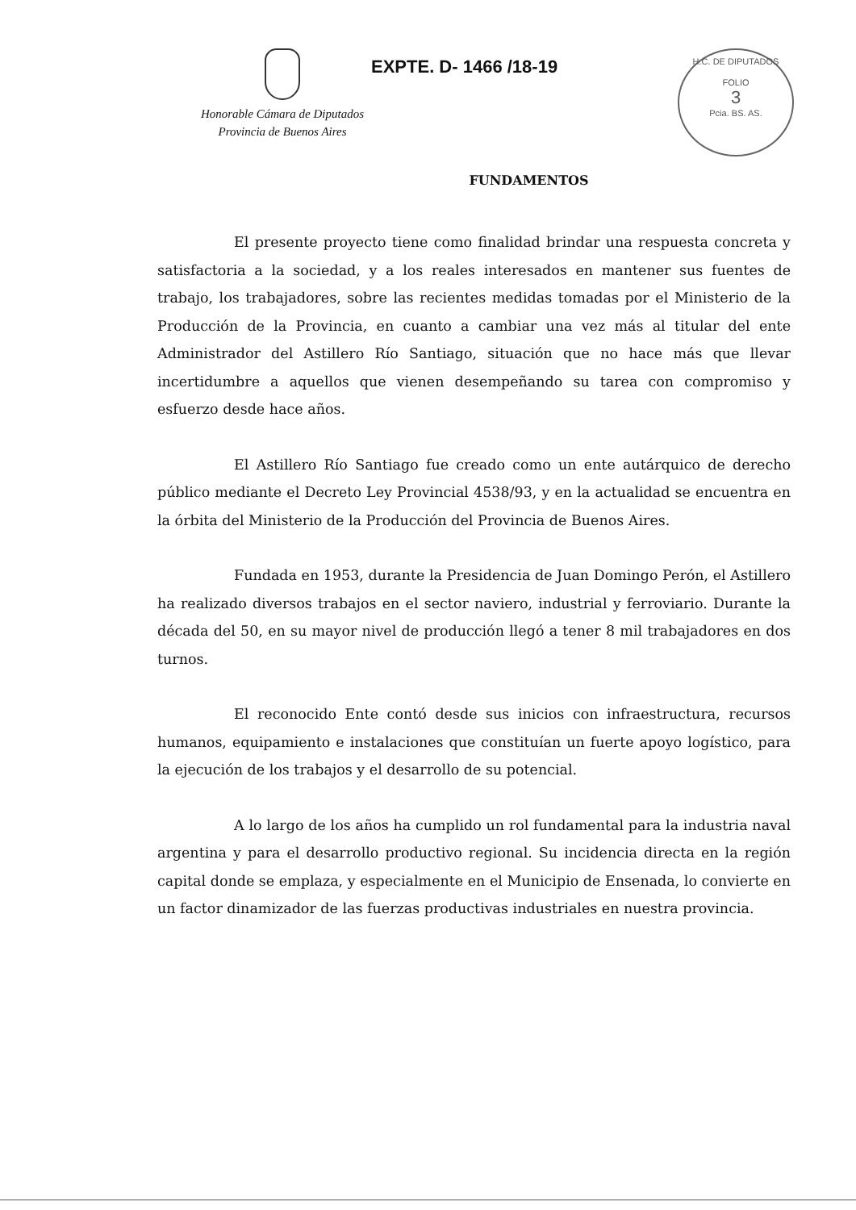Honorable Cámara de Diputados
Provincia de Buenos Aires
EXPTE. D- 1466 /18-19
H.C. DE DIPUTADOS
FOLIO
3
Pcia. BS. AS.
FUNDAMENTOS
El presente proyecto tiene como finalidad brindar una respuesta concreta y satisfactoria a la sociedad, y a los reales interesados en mantener sus fuentes de trabajo, los trabajadores, sobre las recientes medidas tomadas por el Ministerio de la Producción de la Provincia, en cuanto a cambiar una vez más al titular del ente Administrador del Astillero Río Santiago, situación que no hace más que llevar incertidumbre a aquellos que vienen desempeñando su tarea con compromiso y esfuerzo desde hace años.
El Astillero Río Santiago fue creado como un ente autárquico de derecho público mediante el Decreto Ley Provincial 4538/93, y en la actualidad se encuentra en la órbita del Ministerio de la Producción del Provincia de Buenos Aires.
Fundada en 1953, durante la Presidencia de Juan Domingo Perón, el Astillero ha realizado diversos trabajos en el sector naviero, industrial y ferroviario. Durante la década del 50, en su mayor nivel de producción llegó a tener 8 mil trabajadores en dos turnos.
El reconocido Ente contó desde sus inicios con infraestructura, recursos humanos, equipamiento e instalaciones que constituían un fuerte apoyo logístico, para la ejecución de los trabajos y el desarrollo de su potencial.
A lo largo de los años ha cumplido un rol fundamental para la industria naval argentina y para el desarrollo productivo regional. Su incidencia directa en la región capital donde se emplaza, y especialmente en el Municipio de Ensenada, lo convierte en un factor dinamizador de las fuerzas productivas industriales en nuestra provincia.